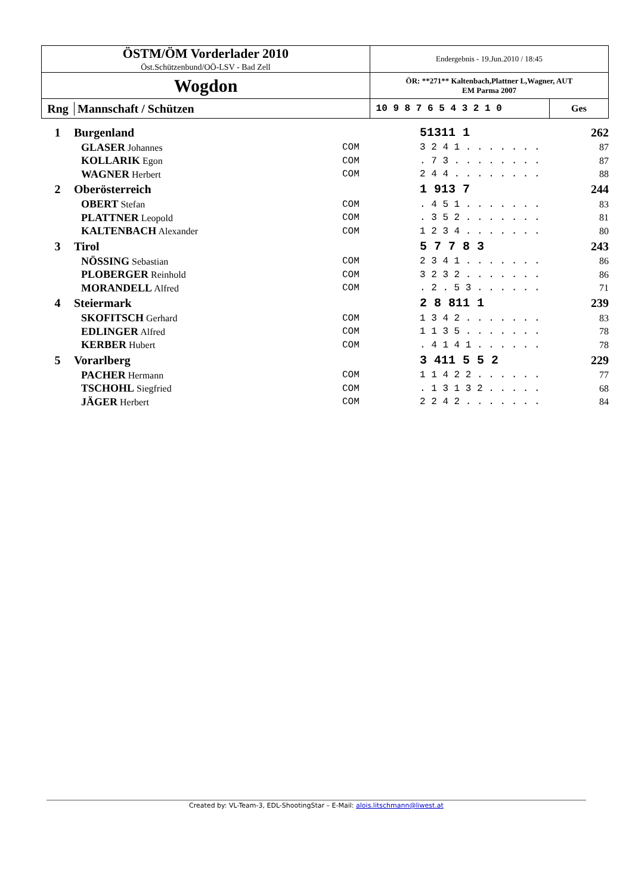| ÖSTM/ÖM Vorderlader 2010 Öst.Schützenbund/OÖ-LSV - Bad Zell | Endergebnis - 19.Jun.2010 / 18:45 | |
| Wogdon | ÖR: **271** Kaltenbach,Plattner L,Wagner, AUT EM Parma 2007 | |
| Rng Mannschaft / Schützen | 10 9 8 7 6 5 4 3 2 1 0 | Ges |
| 1 | Burgenland | | 51311 1 | 262 |
| | GLASER Johannes | COM | 3 2 4 1 . . . . . . . | 87 |
| | KOLLARIK Egon | COM | . 7 3 . . . . . . . . | 87 |
| | WAGNER Herbert | COM | 2 4 4 . . . . . . . . | 88 |
| 2 | Oberösterreich | | 1 913 7 | 244 |
| | OBERT Stefan | COM | . 4 5 1 . . . . . . . | 83 |
| | PLATTNER Leopold | COM | . 3 5 2 . . . . . . . | 81 |
| | KALTENBACH Alexander | COM | 1 2 3 4 . . . . . . . | 80 |
| 3 | Tirol | | 5 7 7 8 3 | 243 |
| | NÖSSING Sebastian | COM | 2 3 4 1 . . . . . . . | 86 |
| | PLOBERGER Reinhold | COM | 3 2 3 2 . . . . . . . | 86 |
| | MORANDELL Alfred | COM | . 2 . 5 3 . . . . . . | 71 |
| 4 | Steiermark | | 2 8 811 1 | 239 |
| | SKOFITSCH Gerhard | COM | 1 3 4 2 . . . . . . . | 83 |
| | EDLINGER Alfred | COM | 1 1 3 5 . . . . . . . | 78 |
| | KERBER Hubert | COM | . 4 1 4 1 . . . . . . | 78 |
| 5 | Vorarlberg | | 3 411 5 5 2 | 229 |
| | PACHER Hermann | COM | 1 1 4 2 2 . . . . . . | 77 |
| | TSCHOHL Siegfried | COM | . 1 3 1 3 2 . . . . . | 68 |
| | JÄGER Herbert | COM | 2 2 4 2 . . . . . . . | 84 |
Created by: VL-Team-3, EDL-ShootingStar – E-Mail: alois.litschmann@liwest.at